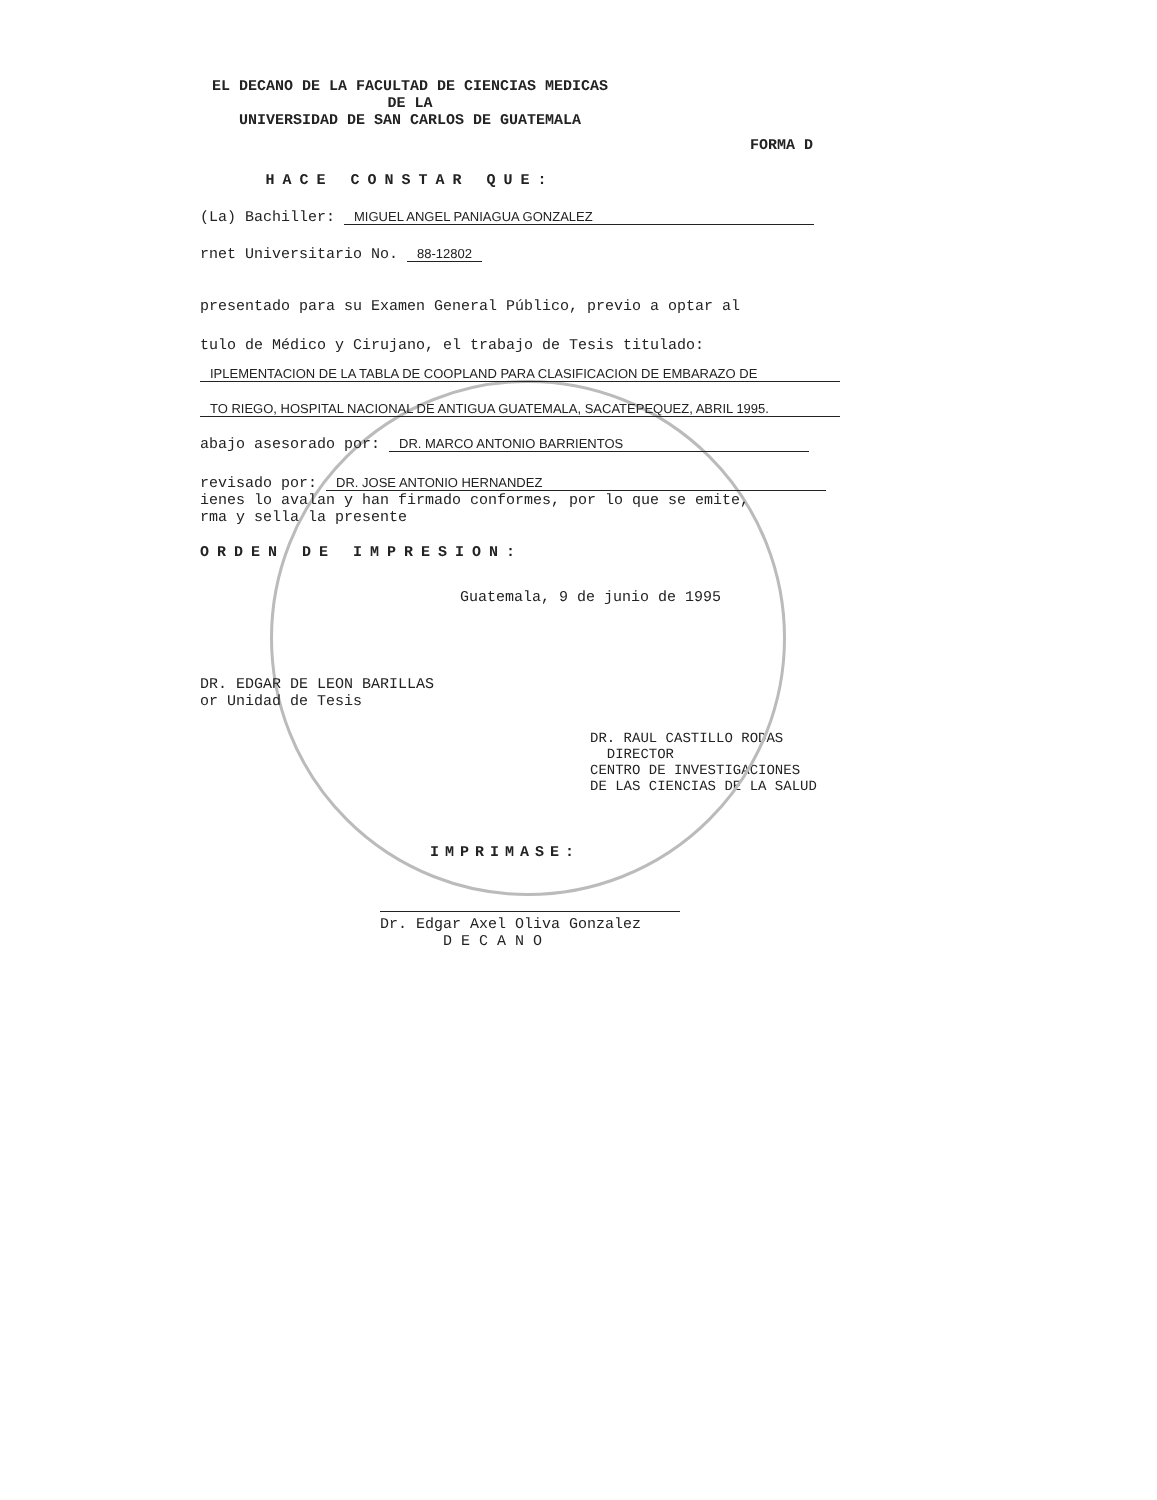EL DECANO DE LA FACULTAD DE CIENCIAS MEDICAS
DE LA
UNIVERSIDAD DE SAN CARLOS DE GUATEMALA
FORMA D
HACE CONSTAR QUE:
(La) Bachiller: MIGUEL ANGEL PANIAGUA GONZALEZ
rnet Universitario No. 88-12802
presentado para su Examen General Público, previo a optar al
tulo de Médico y Cirujano, el trabajo de Tesis titulado:
IPLEMENTACION DE LA TABLA DE COOPLAND PARA CLASIFICACION DE EMBARAZO DE
TO RIEGO, HOSPITAL NACIONAL DE ANTIGUA GUATEMALA, SACATEPEQUEZ, ABRIL 1995.
abajo asesorado por: DR. MARCO ANTONIO BARRIENTOS
revisado por: DR. JOSE ANTONIO HERNANDEZ
ienes lo avalan y han firmado conformes, por lo que se emite,
rma y sella la presente
ORDEN DE IMPRESION:
Guatemala, 9 de junio de 1995
DR. EDGAR DE LEON BARILLAS
or Unidad de Tesis
DR. RAUL CASTILLO RODAS
DIRECTOR
CENTRO DE INVESTIGACIONES
DE LAS CIENCIAS DE LA SALUD
IMPRIMASE:
Dr. Edgar Axel Oliva Gonzalez
D E C A N O